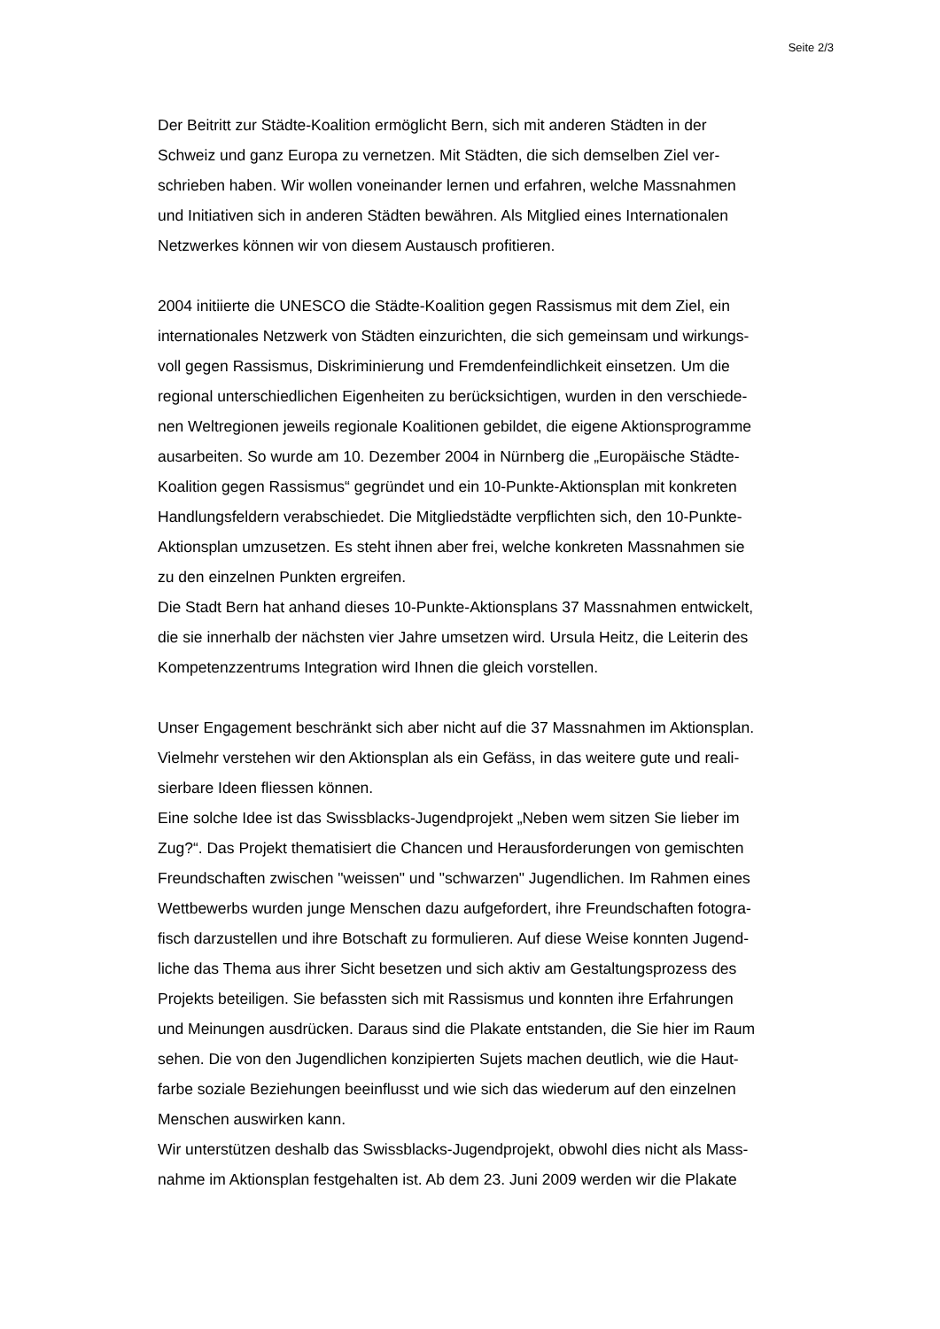Seite 2/3
Der Beitritt zur Städte-Koalition ermöglicht Bern, sich mit anderen Städten in der
Schweiz und ganz Europa zu vernetzen. Mit Städten, die sich demselben Ziel ver-
schrieben haben. Wir wollen voneinander lernen und erfahren, welche Massnahmen
und Initiativen sich in anderen Städten bewähren. Als Mitglied eines Internationalen
Netzwerkes können wir von diesem Austausch profitieren.
2004 initiierte die UNESCO die Städte-Koalition gegen Rassismus mit dem Ziel, ein
internationales Netzwerk von Städten einzurichten, die sich gemeinsam und wirkungs-
voll gegen Rassismus, Diskriminierung und Fremdenfeindlichkeit einsetzen. Um die
regional unterschiedlichen Eigenheiten zu berücksichtigen, wurden in den verschiede-
nen Weltregionen jeweils regionale Koalitionen gebildet, die eigene Aktionsprogramme
ausarbeiten. So wurde am 10. Dezember 2004 in Nürnberg die „Europäische Städte-
Koalition gegen Rassismus“ gegründet und ein 10-Punkte-Aktionsplan mit konkreten
Handlungsfeldern verabschiedet. Die Mitgliedstädte verpflichten sich, den 10-Punkte-
Aktionsplan umzusetzen. Es steht ihnen aber frei, welche konkreten Massnahmen sie
zu den einzelnen Punkten ergreifen.
Die Stadt Bern hat anhand dieses 10-Punkte-Aktionsplans 37 Massnahmen entwickelt,
die sie innerhalb der nächsten vier Jahre umsetzen wird. Ursula Heitz, die Leiterin des
Kompetenzzentrums Integration wird Ihnen die gleich vorstellen.
Unser Engagement beschränkt sich aber nicht auf die 37 Massnahmen im Aktionsplan.
Vielmehr verstehen wir den Aktionsplan als ein Gefäss, in das weitere gute und reali-
sierbare Ideen fliessen können.
Eine solche Idee ist das Swissblacks-Jugendprojekt „Neben wem sitzen Sie lieber im
Zug?“. Das Projekt thematisiert die Chancen und Herausforderungen von gemischten
Freundschaften zwischen "weissen" und "schwarzen" Jugendlichen. Im Rahmen eines
Wettbewerbs wurden junge Menschen dazu aufgefordert, ihre Freundschaften fotogra-
fisch darzustellen und ihre Botschaft zu formulieren. Auf diese Weise konnten Jugend-
liche das Thema aus ihrer Sicht besetzen und sich aktiv am Gestaltungsprozess des
Projekts beteiligen. Sie befassten sich mit Rassismus und konnten ihre Erfahrungen
und Meinungen ausdrücken. Daraus sind die Plakate entstanden, die Sie hier im Raum
sehen. Die von den Jugendlichen konzipierten Sujets machen deutlich, wie die Haut-
farbe soziale Beziehungen beeinflusst und wie sich das wiederum auf den einzelnen
Menschen auswirken kann.
Wir unterstützen deshalb das Swissblacks-Jugendprojekt, obwohl dies nicht als Mass-
nahme im Aktionsplan festgehalten ist. Ab dem 23. Juni 2009 werden wir die Plakate